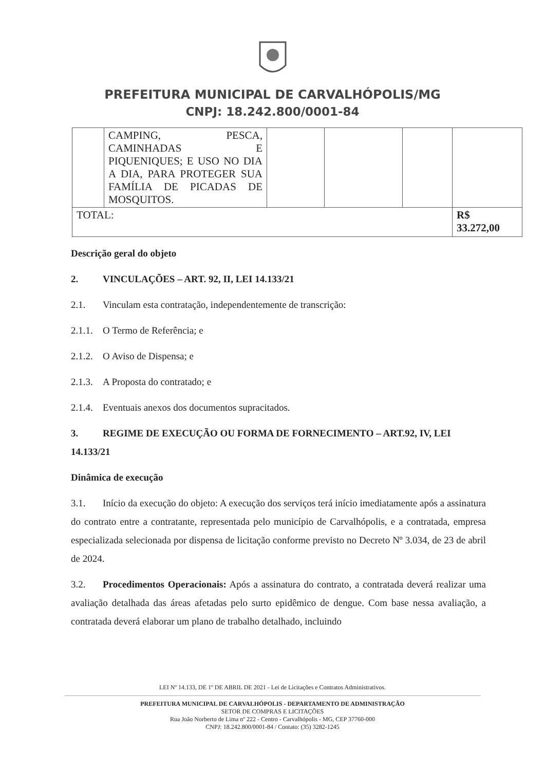PREFEITURA MUNICIPAL DE CARVALHÓPOLIS/MG
CNPJ: 18.242.800/0001-84
| | CAMPING, PESCA, CAMINHADAS E PIQUENIQUES; E USO NO DIA A DIA, PARA PROTEGER SUA FAMÍLIA DE PICADAS DE MOSQUITOS. | | | | |
| TOTAL: | | | | | R$ 33.272,00 |
Descrição geral do objeto
2. VINCULAÇÕES – ART. 92, II, LEI 14.133/21
2.1. Vinculam esta contratação, independentemente de transcrição:
2.1.1. O Termo de Referência; e
2.1.2. O Aviso de Dispensa; e
2.1.3. A Proposta do contratado; e
2.1.4. Eventuais anexos dos documentos supracitados.
3. REGIME DE EXECUÇÃO OU FORMA DE FORNECIMENTO – ART.92, IV, LEI 14.133/21
Dinâmica de execução
3.1. Início da execução do objeto: A execução dos serviços terá início imediatamente após a assinatura do contrato entre a contratante, representada pelo município de Carvalhópolis, e a contratada, empresa especializada selecionada por dispensa de licitação conforme previsto no Decreto Nº 3.034, de 23 de abril de 2024.
3.2. Procedimentos Operacionais: Após a assinatura do contrato, a contratada deverá realizar uma avaliação detalhada das áreas afetadas pelo surto epidêmico de dengue. Com base nessa avaliação, a contratada deverá elaborar um plano de trabalho detalhado, incluindo
LEI Nº 14.133, DE 1º DE ABRIL DE 2021 - Lei de Licitações e Contratos Administrativos.
PREFEITURA MUNICIPAL DE CARVALHÓPOLIS - DEPARTAMENTO DE ADMINISTRAÇÃO
SETOR DE COMPRAS E LICITAÇÕES
Rua João Norberto de Lima nº 222 - Centro - Carvalhópolis - MG, CEP 37760-000
CNPJ: 18.242.800/0001-84 / Contato: (35) 3282-1245